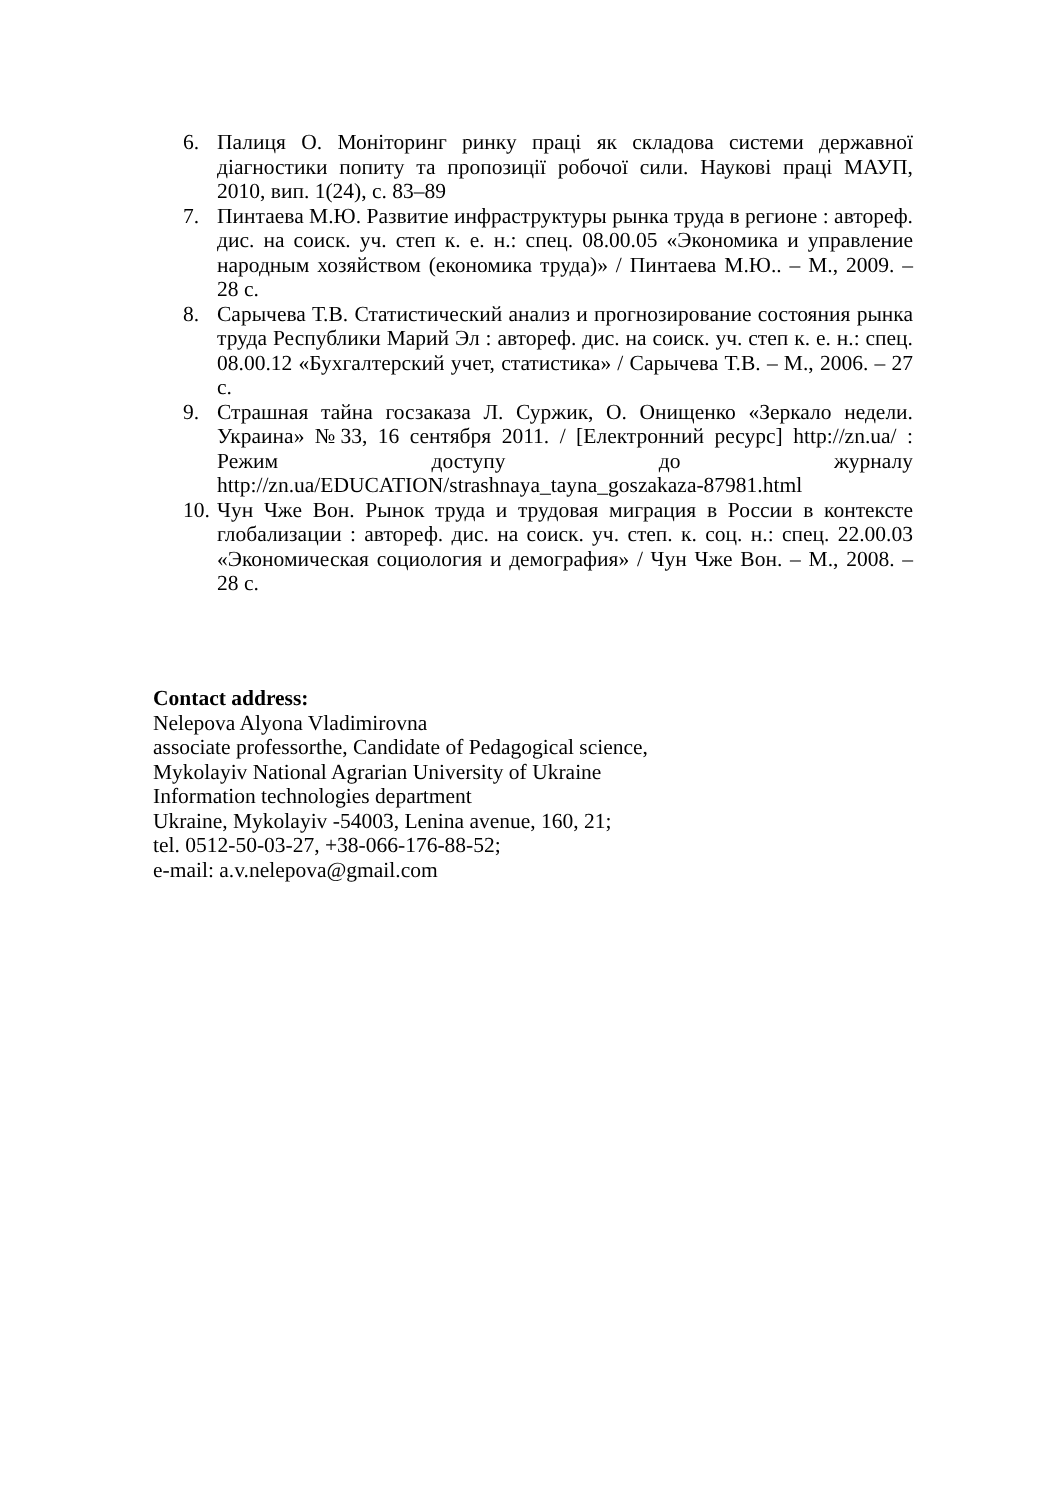6. Палиця О. Моніторинг ринку праці як складова системи державної діагностики попиту та пропозиції робочої сили. Наукові праці МАУП, 2010, вип. 1(24), с. 83–89
7. Пинтаева М.Ю. Развитие инфраструктуры рынка труда в регионе : автореф. дис. на соиск. уч. степ к. е. н.: спец. 08.00.05 «Экономика и управление народным хозяйством (економика труда)» / Пинтаева М.Ю.. – М., 2009. – 28 с.
8. Сарычева Т.В. Статистический анализ и прогнозирование состояния рынка труда Республики Марий Эл : автореф. дис. на соиск. уч. степ к. е. н.: спец. 08.00.12 «Бухгалтерский учет, статистика» / Сарычева Т.В. – М., 2006. – 27 с.
9. Страшная тайна госзаказа Л. Суржик, О. Онищенко «Зеркало недели. Украина» №33, 16 сентября 2011. / [Електронний ресурс] http://zn.ua/ : Режим доступу до журналу http://zn.ua/EDUCATION/strashnaya_tayna_goszakaza-87981.html
10. Чун Чже Вон. Рынок труда и трудовая миграция в России в контексте глобализации : автореф. дис. на соиск. уч. степ. к. соц. н.: спец. 22.00.03 «Экономическая социология и демография» / Чун Чже Вон. – М., 2008. – 28 с.
Contact address:
Nelepova Alyona Vladimirovna
associate professorthe, Candidate of Pedagogical science,
Mykolayiv National Agrarian University of Ukraine
Information technologies department
Ukraine, Mykolayiv -54003, Lenina avenue, 160, 21;
tel. 0512-50-03-27, +38-066-176-88-52;
e-mail: a.v.nelepova@gmail.com